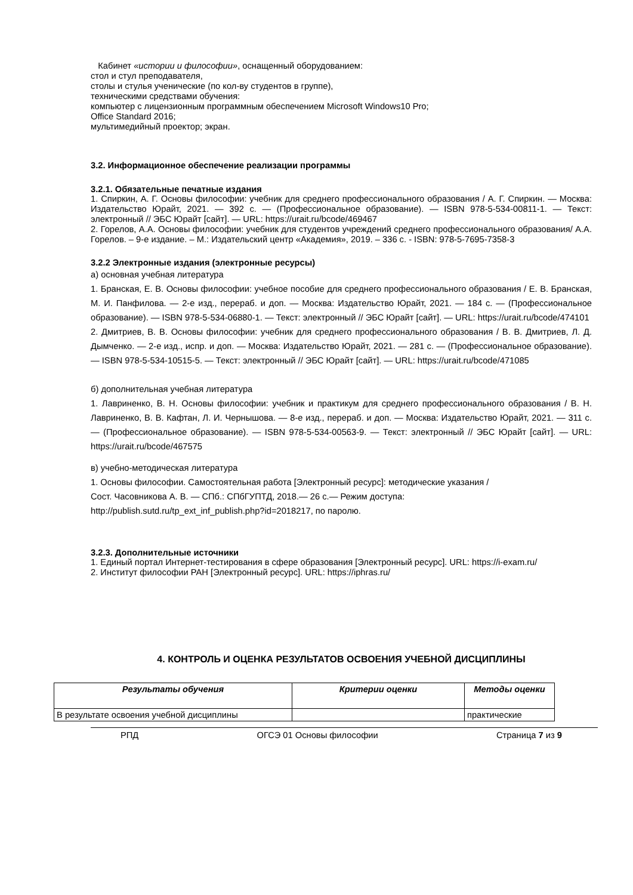Кабинет «истории и философии», оснащенный оборудованием:
стол и стул преподавателя,
столы и стулья ученические (по кол-ву студентов в группе),
техническими средствами обучения:
компьютер с лицензионным программным обеспечением Microsoft Windows10 Pro;
Office Standard 2016;
мультимедийный проектор; экран.
3.2. Информационное обеспечение реализации программы
3.2.1. Обязательные печатные издания
1. Спиркин, А. Г. Основы философии: учебник для среднего профессионального образования / А. Г. Спиркин. — Москва: Издательство Юрайт, 2021. — 392 с. — (Профессиональное образование). — ISBN 978-5-534-00811-1. — Текст: электронный // ЭБС Юрайт [сайт]. — URL: https://urait.ru/bcode/469467
2. Горелов, А.А. Основы философии: учебник для студентов учреждений среднего профессионального образования/ А.А. Горелов. – 9-е издание. – М.: Издательский центр «Академия», 2019. – 336 с. - ISBN: 978-5-7695-7358-3
3.2.2 Электронные издания (электронные ресурсы)
а) основная учебная литература
1. Бранская, Е. В. Основы философии: учебное пособие для среднего профессионального образования / Е. В. Бранская, М. И. Панфилова. — 2-е изд., перераб. и доп. — Москва: Издательство Юрайт, 2021. — 184 с. — (Профессиональное образование). — ISBN 978-5-534-06880-1. — Текст: электронный // ЭБС Юрайт [сайт]. — URL: https://urait.ru/bcode/474101
2. Дмитриев, В. В. Основы философии: учебник для среднего профессионального образования / В. В. Дмитриев, Л. Д. Дымченко. — 2-е изд., испр. и доп. — Москва: Издательство Юрайт, 2021. — 281 с. — (Профессиональное образование). — ISBN 978-5-534-10515-5. — Текст: электронный // ЭБС Юрайт [сайт]. — URL: https://urait.ru/bcode/471085
б) дополнительная учебная литература
1. Лавриненко, В. Н. Основы философии: учебник и практикум для среднего профессионального образования / В. Н. Лавриненко, В. В. Кафтан, Л. И. Чернышова. — 8-е изд., перераб. и доп. — Москва: Издательство Юрайт, 2021. — 311 с. — (Профессиональное образование). — ISBN 978-5-534-00563-9. — Текст: электронный // ЭБС Юрайт [сайт]. — URL: https://urait.ru/bcode/467575
в) учебно-методическая литература
1. Основы философии. Самостоятельная работа [Электронный ресурс]: методические указания /
Сост. Часовникова А. В. — СПб.: СПбГУПТД, 2018.— 26 с.— Режим доступа:
http://publish.sutd.ru/tp_ext_inf_publish.php?id=2018217, по паролю.
3.2.3. Дополнительные источники
1. Единый портал Интернет-тестирования в сфере образования [Электронный ресурс]. URL: https://i-exam.ru/
2. Институт философии РАН [Электронный ресурс]. URL: https://iphras.ru/
4. КОНТРОЛЬ И ОЦЕНКА РЕЗУЛЬТАТОВ ОСВОЕНИЯ УЧЕБНОЙ ДИСЦИПЛИНЫ
| Результаты обучения | Критерии оценки | Методы оценки |
| --- | --- | --- |
| В результате освоения учебной дисциплины | | практические |
РПД ОГСЭ 01 Основы философии Страница 7 из 9